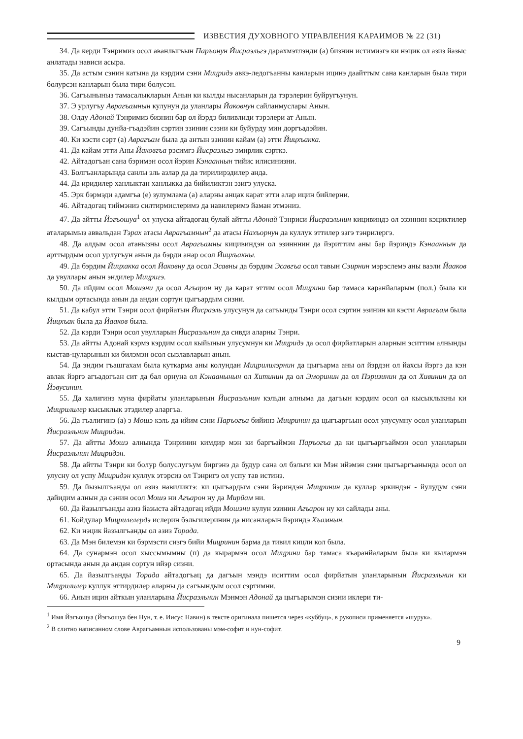ИЗВЕСТИЯ ДУХОВНОГО УПРАВЛЕНИЯ КАРАИМОВ № 22 (31)
34. Да керди Тэнримиз осол аванлыгъын Паръонун Йисраэльгэ дарахмэтлэнди (а) бизнин истимизгэ ки нэцик ол азиз йазыс анлатады нависи асыра.
35. Да астым сэнин катына да кэрдим сэни Мицридэ авкэ-ледогъанны канларын ицинэ даайттым сана канларын была тири болурсэн канларын была тири болусэн.
36. Сагъыныныз тамасалыкларын Анын ки кылды нысанларын да тэрэлерин буйругъунун.
37. Э урлугъу Аврагъамнын кулунун да уланлары Йаковнун сайланмуслары Анын.
38. Олду Адонай Тэнримиз бизнин бар ол йэрдэ биливлиди тэрэлери ат Анын.
39. Сагъынды дунйа-гъадэйин сэртин эзинин сэзни ки буйурду мин доргъадэйин.
40. Ки кэсти сэрт (а) Аврагъам была да антын эзинин кайам (а) этти Йицхъакка.
41. Да кайам этти Аны Йаковгъа рэсимгэ Йисраэльгэ эмирлик сэрткэ.
42. Айтадогъан сана бэримэн осол йэрин Кэнааннын тийис илисинизни.
43. Болгъанларында санлы эль азлар да да тирилирэдилер анда.
44. Да иридилер ханлыктан ханлыкка да бийиликтэн эзигэ улуска.
45. Эрк бэрмэди адамгъа (е) зулумлама (а) аларны анцак карат этти алар ицин бийлерни.
46. Айтадогац тиймэниз силтирмислеримэ да навилеримэ йаман этмэниз.
47. Да айтты Йэгъошуа<sup>1</sup> ол улуска айтадогац булай айтты Адонай Тэнриси Йисраэльнин кицивиндэ ол эзэннин кэциктилер аталарымыз аввальдан Тэрах атасы Аврагъамнын<sup>2</sup> да атасы Нахъорнун да куллук эттилер эзгэ тэнрилергэ.
48. Да алдым осол атанызны осол Аврагъамны кицивиндэн ол эзинннин да йэриттим аны бар йэриндэ Кэнааннын да арттырдым осол урлугъун анын да бэрди анар осол Йицхъакны.
49. Да бэрдим Йицхакка осол Йаковну да осол Эсавны да бэрдим Эсавгъа осол тавын Сэирнин мэрэслемэ аны ваэли Йааков да увуллары анын эндилер Мицригэ.
50. Да ийдим осол Мошэни да осол Агъарон ну да карат эттим осол Мицрини бар тамаса каранйаларым (пол.) была ки кылдым ортасында анын да андан сортун цыгъардым сизни.
51. Да кабул этти Тэнри осол фирйатын Йисраэль улусунун да сагъынды Тэнри осол сэртин эзинин ки кэсти Аврагъам была Йицхъак была да Йааков была.
52. Да кэрди Тэнри осол увулларын Йисраэльнин да сивди аларны Тэнри.
53. Да айтты Адонай кэрмэ кэрдим осол кыйынын улусумнун ки Мицридэ да осол фирйатларын аларнын эситтим алнынды кыстав-цуларынын ки билэмэн осол сызлавларын анын.
54. Да эндим гъашгахам была куткарма аны колундан Мицрилилэрнин да цыгъарма аны ол йэрдэн ол йахсы йэргэ да кэн авлак йэргэ агъадогъан сит да бал орнуна ол Кэнаанынын ол Хитинин да ол Эморинин да ол Пэризинин да ол Хивинин да ол Йэвусинин.
55. Да халигинэ муна фирйаты уланларынын Йисраэльнин кэльди алныма да дагъын кэрдим осол ол кысыклыкны ки Мицрилилер кысыклык этэдилер аларгъа.
56. Да гъалигинэ (а) э Мошэ кэль да ийим сэни Паръогъа бийинэ Мицринин да цыгъаргъын осол улусумну осол уланларын Йисраэльнин Мицридэн.
57. Да айтты Мошэ алнында Тэнринин кимдир мэн ки баргъаймэн Паръогъа да ки цыгъаргъаймэн осол уланларын Йисраэльнин Мицридэн.
58. Да айтты Тэнри ки болур болуслугъум биргэнэ да будур сана ол бэльги ки Мэн ийэмэн сэни цыгъаргъанында осол ол улусну ол успу Мицридэн куллук этэрсиз ол Тэнригэ ол успу тав истинэ.
59. Да йызылгъанды ол азиз навиликтэ: ки цыгъардым сэни йэриндэн Мицринин да куллар эркиндэн - йулудум сэни дайидим алнын да сэнин осол Мошэ ни Агъарон ну да Мирйам ни.
60. Да йазылгъанды азиз йазыста айтадогац ийди Мошэни кулун эзинин Агъарон ну ки сайлады аны.
61. Койдулар Мицрилелердэ ислерин бэльгилеринин да нисанларын йэриндэ Хъамнын.
62. Ки нэцик йазылгъанды ол азиз Торада.
63. Да Мэн билемэн ки бэрмэсти сизгэ бийи Мицринин барма да тивил кицли кол была.
64. Да сунармэн осол хыссымымны (п) да кырармэн осол Мицрини бар тамаса къаранйаларым была ки кылармэн ортасында анын да андан сортун ийэр сизни.
65. Да йазылгъанды Торада айтадогъац да дагъын мэндэ иситтим осол фирйатын уланларынын Йисраэльнин ки Мицрилилер куллук эттирдилер аларны да сагъындым осол сэртимни.
66. Анын ицин айткын уланларына Йисраэльнин Мэнмэн Адонай да цыгъарымэн сизни иклери ти-
<sup>1</sup> Имя Йэгъошуа (Йэгъошуа бен Нун, т. е. Иисус Навин) в тексте оригинала пишется через «куббуц», в рукописи применяется «шурук».
<sup>2</sup> В слитно написанном слове Аврагъамнын использованы мэм-софит и нун-софит.
9